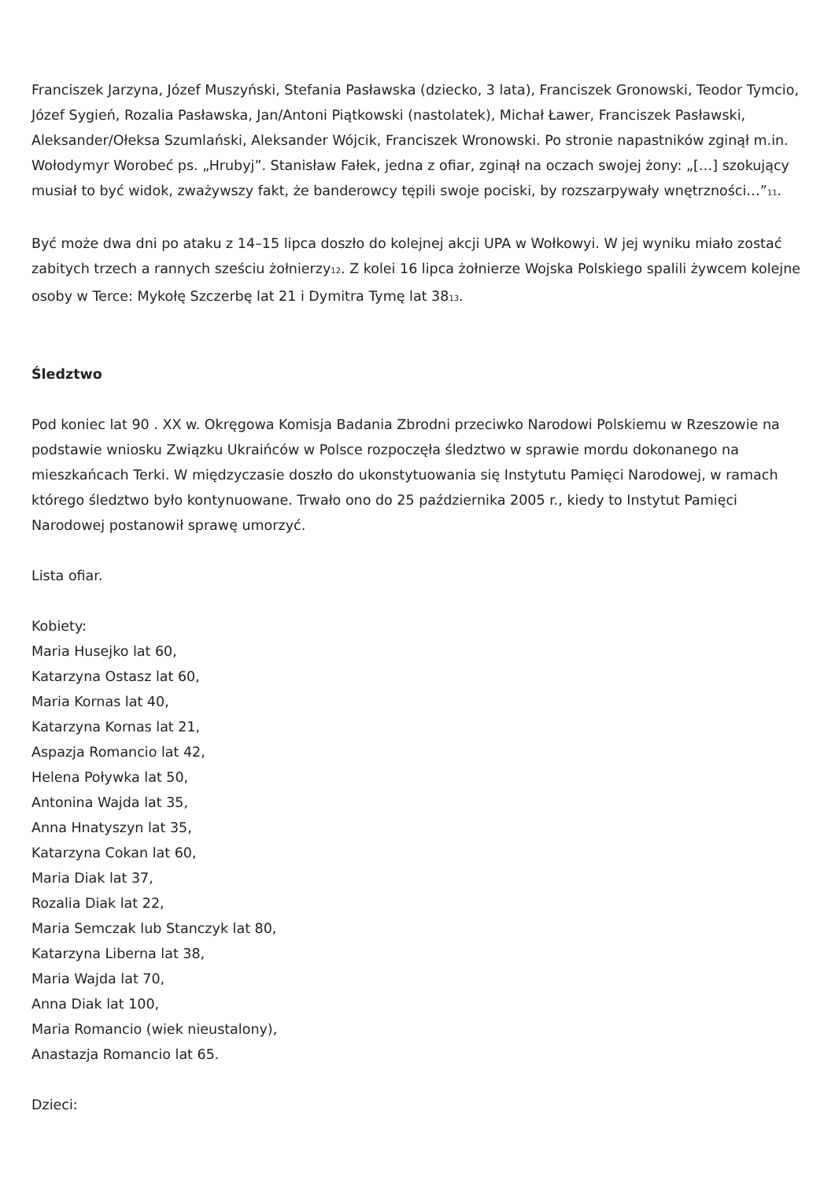Franciszek Jarzyna, Józef Muszyński, Stefania Pasławska (dziecko, 3 lata), Franciszek Gronowski, Teodor Tymcio, Józef Sygień, Rozalia Pasławska, Jan/Antoni Piątkowski (nastolatek), Michał Ławer, Franciszek Pasławski, Aleksander/Ołeksa Szumlański, Aleksander Wójcik, Franciszek Wronowski. Po stronie napastników zginął m.in. Wołodymyr Worobeć ps. „Hrubyj”. Stanisław Fałek, jedna z ofiar, zginął na oczach swojej żony: „[…] szokujący musiał to być widok, zważywszy fakt, że banderowcy tępili swoje pociski, by rozszarpywały wnętrzności…”<sub>11</sub>.
Być może dwa dni po ataku z 14–15 lipca doszło do kolejnej akcji UPA w Wołkowyi. W jej wyniku miało zostać zabitych trzech a rannych sześciu żołnierzy<sub>12</sub>. Z kolei 16 lipca żołnierze Wojska Polskiego spalili żywcem kolejne osoby w Terce: Mykołę Szczerbę lat 21 i Dymitra Tymę lat 38<sub>13</sub>.
Śledztwo
Pod koniec lat 90 . XX w. Okręgowa Komisja Badania Zbrodni przeciwko Narodowi Polskiemu w Rzeszowie na podstawie wniosku Związku Ukraińców w Polsce rozpoczęła śledztwo w sprawie mordu dokonanego na mieszkańcach Terki. W międzyczasie doszło do ukonstytuowania się Instytutu Pamięci Narodowej, w ramach którego śledztwo było kontynuowane. Trwało ono do 25 października 2005 r., kiedy to Instytut Pamięci Narodowej postanowił sprawę umorzyć.
Lista ofiar.
Kobiety:
Maria Husejko lat 60,
Katarzyna Ostasz lat 60,
Maria Kornas lat 40,
Katarzyna Kornas lat 21,
Aspazja Romancio lat 42,
Helena Poływka lat 50,
Antonina Wajda lat 35,
Anna Hnatyszyn lat 35,
Katarzyna Cokan lat 60,
Maria Diak lat 37,
Rozalia Diak lat 22,
Maria Semczak lub Stanczyk lat 80,
Katarzyna Liberna lat 38,
Maria Wajda lat 70,
Anna Diak lat 100,
Maria Romancio (wiek nieustalony),
Anastazja Romancio lat 65.
Dzieci: